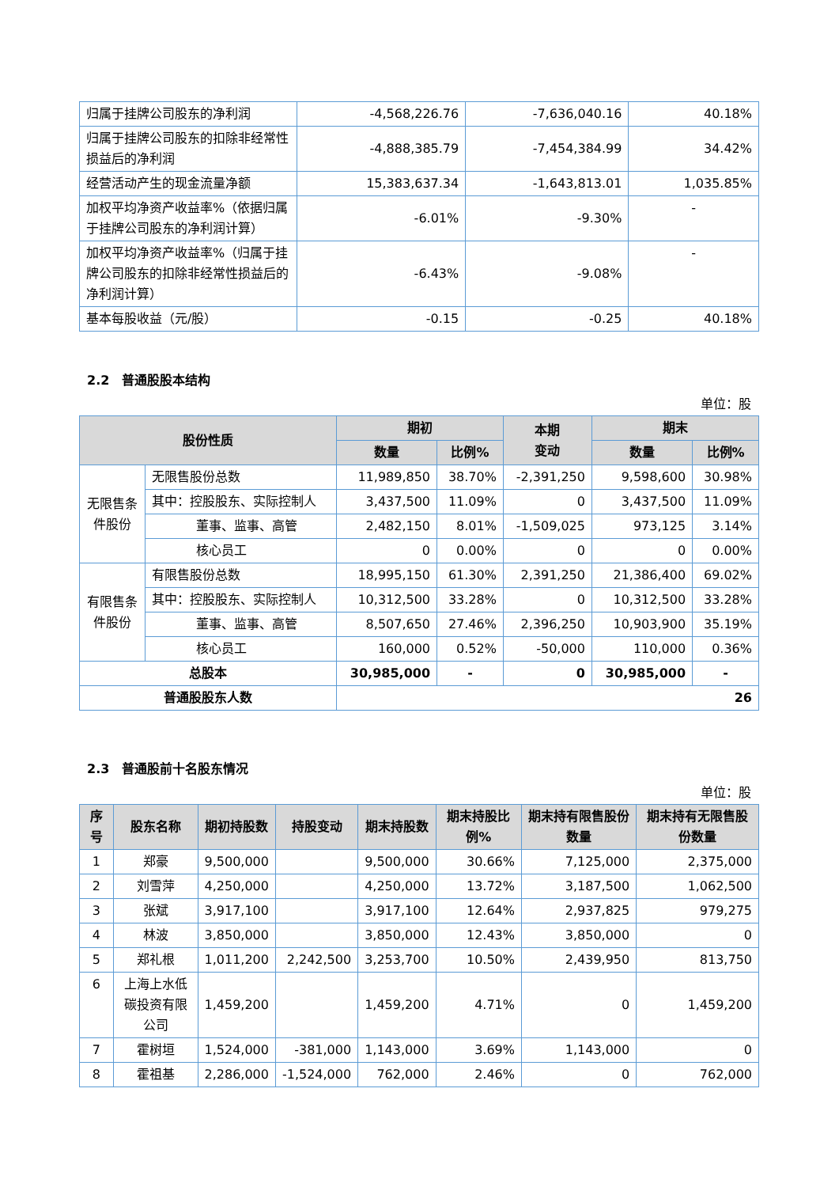| 归属于挂牌公司股东的净利润 | -4,568,226.76 | -7,636,040.16 | 40.18% |
| 归属于挂牌公司股东的扣除非经常性损益后的净利润 | -4,888,385.79 | -7,454,384.99 | 34.42% |
| 经营活动产生的现金流量净额 | 15,383,637.34 | -1,643,813.01 | 1,035.85% |
| 加权平均净资产收益率%（依据归属于挂牌公司股东的净利润计算） | -6.01% | -9.30% | - |
| 加权平均净资产收益率%（归属于挂牌公司股东的扣除非经常性损益后的净利润计算） | -6.43% | -9.08% | - |
| 基本每股收益（元/股） | -0.15 | -0.25 | 40.18% |
2.2　普通股股本结构
单位：股
| 股份性质 | | 期初 | | 本期 变动 | 期末 | |
| --- | --- | --- | --- | --- | --- | --- |
| | | 数量 | 比例% | | 数量 | 比例% |
| 无限售条件股份 | 无限售股份总数 | 11,989,850 | 38.70% | -2,391,250 | 9,598,600 | 30.98% |
| | 其中：控股股东、实际控制人 | 3,437,500 | 11.09% | 0 | 3,437,500 | 11.09% |
| | 董事、监事、高管 | 2,482,150 | 8.01% | -1,509,025 | 973,125 | 3.14% |
| | 核心员工 | 0 | 0.00% | 0 | 0 | 0.00% |
| 有限售条件股份 | 有限售股份总数 | 18,995,150 | 61.30% | 2,391,250 | 21,386,400 | 69.02% |
| | 其中：控股股东、实际控制人 | 10,312,500 | 33.28% | 0 | 10,312,500 | 33.28% |
| | 董事、监事、高管 | 8,507,650 | 27.46% | 2,396,250 | 10,903,900 | 35.19% |
| | 核心员工 | 160,000 | 0.52% | -50,000 | 110,000 | 0.36% |
| 总股本 | | 30,985,000 | - | 0 | 30,985,000 | - |
| 普通股股东人数 | | 26 | | | | |
2.3　普通股前十名股东情况
单位：股
| 序号 | 股东名称 | 期初持股数 | 持股变动 | 期末持股数 | 期末持股比例% | 期末持有限售股份数量 | 期末持有无限售股份数量 |
| --- | --- | --- | --- | --- | --- | --- | --- |
| 1 | 郑豪 | 9,500,000 | | 9,500,000 | 30.66% | 7,125,000 | 2,375,000 |
| 2 | 刘雪萍 | 4,250,000 | | 4,250,000 | 13.72% | 3,187,500 | 1,062,500 |
| 3 | 张斌 | 3,917,100 | | 3,917,100 | 12.64% | 2,937,825 | 979,275 |
| 4 | 林波 | 3,850,000 | | 3,850,000 | 12.43% | 3,850,000 | 0 |
| 5 | 郑礼根 | 1,011,200 | 2,242,500 | 3,253,700 | 10.50% | 2,439,950 | 813,750 |
| 6 | 上海上水低碳投资有限公司 | 1,459,200 | | 1,459,200 | 4.71% | 0 | 1,459,200 |
| 7 | 霍树垣 | 1,524,000 | -381,000 | 1,143,000 | 3.69% | 1,143,000 | 0 |
| 8 | 霍祖基 | 2,286,000 | -1,524,000 | 762,000 | 2.46% | 0 | 762,000 |